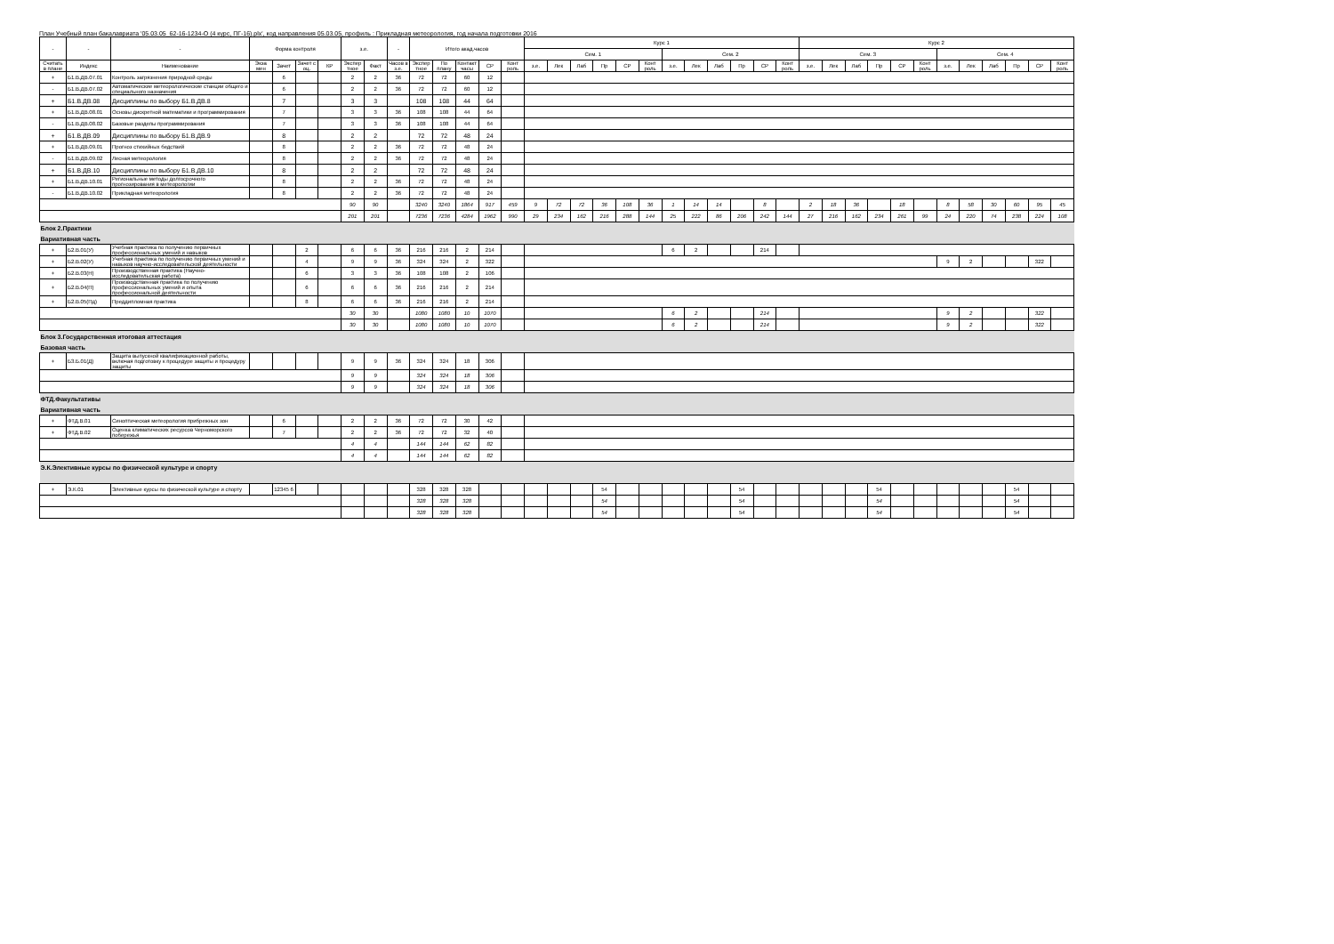План Учебный план бакалавриата '05.03.05_62-16-1234-О (4 курс, ПГ-16).plx', код направления 05.03.05, профиль : Прикладная метеорология, год начала подготовки 2016
| - | - | - | Форма контроля | | | | з.е. | | - | Итого акад.часов | | | | | Курс 1 | | | | | | | | | | | | Курс 2 | | | | | | | | | | | |
| --- | --- | --- | --- | --- | --- | --- | --- | --- | --- | --- | --- | --- | --- | --- | --- | --- | --- | --- | --- | --- | --- | --- | --- | --- | --- | --- | --- | --- | --- | --- | --- | --- | --- | --- | --- | --- | --- | --- |
| | | | | | | | | | | | | | | | Сем. 1 | | | | | | Сем. 2 | | | | | | Сем. 3 | | | | | | Сем. 4 | | | | | |
| Считать в плане | Индекс | Наименование | Экза мен | Зачет | Зачет с оц. | КР | Экспер тное | Факт | Часов в з.е. | Экспер тное | По плану | Контакт часы | СР | Конт роль | з.е. | Лек | Лаб | Пр | СР | Конт роль | з.е. | Лек | Лаб | Пр | СР | Конт роль | з.е. | Лек | Лаб | Пр | СР | Конт роль | з.е. | Лек | Лаб | Пр | СР | Конт роль |
| + | Б1.В.ДВ.07.01 | Контроль загрязнения природной среды | | 6 | | | 2 | 2 | 36 | 72 | 72 | 60 | 12 | | | | | | | | | | | | | | | | | | | | | | | | | |
| - | Б1.В.ДВ.07.02 | Автоматические метеорологические станции общего и специального назначения | | 6 | | | 2 | 2 | 36 | 72 | 72 | 60 | 12 | | | | | | | | | | | | | | | | | | | | | | | | | |
| + | Б1.В.ДВ.08 | Дисциплины по выбору Б1.В.ДВ.8 | | 7 | | | 3 | 3 | | 108 | 108 | 44 | 64 | | | | | | | | | | | | | | | | | | | | | | | | | |
| + | Б1.В.ДВ.08.01 | Основы дискретной математики и программирования | | 7 | | | 3 | 3 | 36 | 108 | 108 | 44 | 64 | | | | | | | | | | | | | | | | | | | | | | | | | |
| - | Б1.В.ДВ.08.02 | Базовые разделы программирования | | 7 | | | 3 | 3 | 36 | 108 | 108 | 44 | 64 | | | | | | | | | | | | | | | | | | | | | | | | | |
| + | Б1.В.ДВ.09 | Дисциплины по выбору Б1.В.ДВ.9 | | 8 | | | 2 | 2 | | 72 | 72 | 48 | 24 | | | | | | | | | | | | | | | | | | | | | | | | | |
| + | Б1.В.ДВ.09.01 | Прогноз стихийных бедствий | | 8 | | | 2 | 2 | 36 | 72 | 72 | 48 | 24 | | | | | | | | | | | | | | | | | | | | | | | | | |
| - | Б1.В.ДВ.09.02 | Лесная метеорология | | 8 | | | 2 | 2 | 36 | 72 | 72 | 48 | 24 | | | | | | | | | | | | | | | | | | | | | | | | | |
| + | Б1.В.ДВ.10 | Дисциплины по выбору Б1.В.ДВ.10 | | 8 | | | 2 | 2 | | 72 | 72 | 48 | 24 | | | | | | | | | | | | | | | | | | | | | | | | | |
| + | Б1.В.ДВ.10.01 | Региональные методы долгосрочного прогнозирования в метеорологии | | 8 | | | 2 | 2 | 36 | 72 | 72 | 48 | 24 | | | | | | | | | | | | | | | | | | | | | | | | | |
| - | Б1.В.ДВ.10.02 | Прикладная метеорология | | 8 | | | 2 | 2 | 36 | 72 | 72 | 48 | 24 | | | | | | | | | | | | | | | | | | | | | | | | | |
| | | | | | | | 90 | 90 | | 3240 | 3240 | 1864 | 917 | 459 | 9 | 72 | 72 | 36 | 108 | 36 | 1 | 14 | 14 | | 8 | | 2 | 18 | 36 | | 18 | | 8 | 58 | 30 | 60 | 95 | 45 |
| | | | | | | | 201 | 201 | | 7236 | 7236 | 4284 | 1962 | 990 | 29 | 234 | 162 | 216 | 288 | 144 | 25 | 222 | 86 | 206 | 242 | 144 | 27 | 216 | 162 | 234 | 261 | 99 | 24 | 220 | 74 | 238 | 224 | 108 |
| Блок 2.Практики | | | | | | | | | | | | | | | | | | | | | | | | | | | | | | | | | | | | | | |
| Вариативная часть | | | | | | | | | | | | | | | | | | | | | | | | | | | | | | | | | | | | | | |
| + | Б2.В.01(У) | Учебная практика по получению первичных профессиональных умений и навыков | | | 2 | | 6 | 6 | 36 | 216 | 216 | 2 | 214 | | | | | | | | 6 | 2 | | | 214 | | | | | | | | | | | | | |
| + | Б2.В.02(У) | Учебная практика по получению первичных умений и навыков научно-исследовательской деятельности | | | 4 | | 9 | 9 | 36 | 324 | 324 | 2 | 322 | | | | | | | | | | | | | | | | | | | | 9 | 2 | | | 322 | |
| + | Б2.В.03(Н) | Производственная практика (Научно-исследовательская работа) | | | 6 | | 3 | 3 | 36 | 108 | 108 | 2 | 106 | | | | | | | | | | | | | | | | | | | | | | | | | |
| + | Б2.В.04(П) | Производственная практика по получению профессиональных умений и опыта профессиональной деятельности | | | 6 | | 6 | 6 | 36 | 216 | 216 | 2 | 214 | | | | | | | | | | | | | | | | | | | | | | | | | |
| + | Б2.В.05(Пд) | Преддипломная практика | | | 8 | | 6 | 6 | 36 | 216 | 216 | 2 | 214 | | | | | | | | | | | | | | | | | | | | | | | | | |
| | | | | | | | 30 | 30 | | 1080 | 1080 | 10 | 1070 | | | | | | | | 6 | 2 | | | 214 | | | | | | | | 9 | 2 | | | 322 | |
| | | | | | | | 30 | 30 | | 1080 | 1080 | 10 | 1070 | | | | | | | | 6 | 2 | | | 214 | | | | | | | | 9 | 2 | | | 322 | |
| Блок 3.Государственная итоговая аттестация | | | | | | | | | | | | | | | | | | | | | | | | | | | | | | | | | | | | | | |
| Базовая часть | | | | | | | | | | | | | | | | | | | | | | | | | | | | | | | | | | | | | | |
| + | Б3.Б.01(Д) | Защита выпускной квалификационной работы, включая подготовку к процедуре защиты и процедуру защиты | | | | | 9 | 9 | 36 | 324 | 324 | 18 | 306 | | | | | | | | | | | | | | | | | | | | | | | | | |
| | | | | | | | 9 | 9 | | 324 | 324 | 18 | 306 | | | | | | | | | | | | | | | | | | | | | | | | | |
| | | | | | | | 9 | 9 | | 324 | 324 | 18 | 306 | | | | | | | | | | | | | | | | | | | | | | | | | |
| ФТД.Факультативы | | | | | | | | | | | | | | | | | | | | | | | | | | | | | | | | | | | | | | |
| Вариативная часть | | | | | | | | | | | | | | | | | | | | | | | | | | | | | | | | | | | | | | |
| + | ФТД.В.01 | Синоптическая метеорология прибрежных зон | | 6 | | | 2 | 2 | 36 | 72 | 72 | 30 | 42 | | | | | | | | | | | | | | | | | | | | | | | | | |
| + | ФТД.В.02 | Оценка климатических ресурсов Черноморского побережья | | 7 | | | 2 | 2 | 36 | 72 | 72 | 32 | 40 | | | | | | | | | | | | | | | | | | | | | | | | | |
| | | | | | | | 4 | 4 | | 144 | 144 | 62 | 82 | | | | | | | | | | | | | | | | | | | | | | | | | |
| | | | | | | | 4 | 4 | | 144 | 144 | 62 | 82 | | | | | | | | | | | | | | | | | | | | | | | | | |
| Э.К.Элективные курсы по физической культуре и спорту | | | | | | | | | | | | | | | | | | | | | | | | | | | | | | | | | | | | | | |
| + | Э.К.01 | Элективные курсы по физической культуре и спорту | | 12345 6 | | | | | | 328 | 328 | 328 | | | | | | 54 | | | | | | 54 | | | | | | 54 | | | | | | 54 | | |
| | | | | | | | | | | 328 | 328 | 328 | | | | | | 54 | | | | | | 54 | | | | | | 54 | | | | | | 54 | | |
| | | | | | | | | | | 328 | 328 | 328 | | | | | | 54 | | | | | | 54 | | | | | | 54 | | | | | | 54 | | |